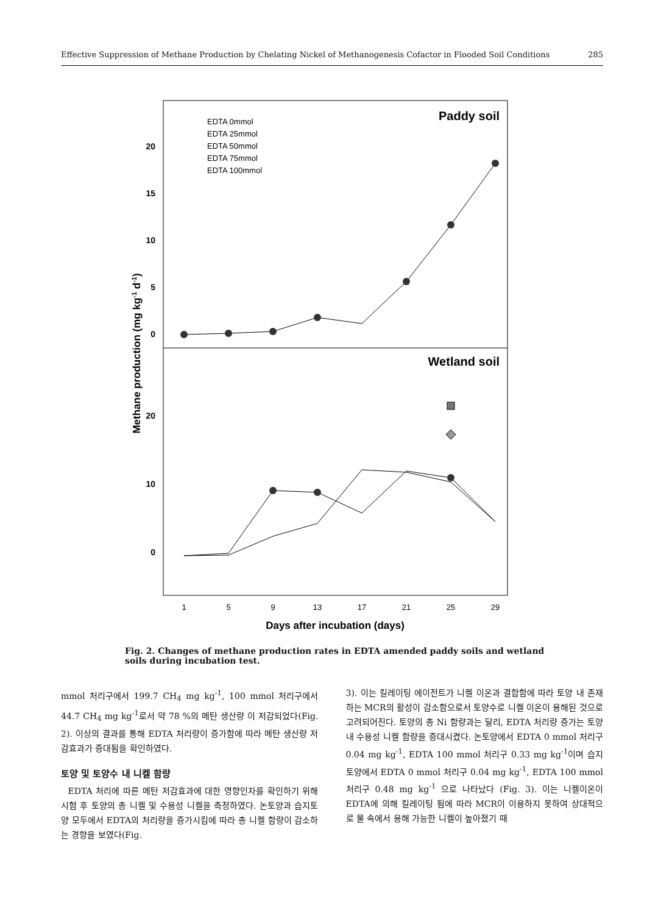Effective Suppression of Methane Production by Chelating Nickel of Methanogenesis Cofactor in Flooded Soil Conditions 285
Paddy soil
Wetland soil
20
15
10
5
0
20
10
0
EDTA 0mmol
EDTA 25mmol
EDTA 50mmol
EDTA 75mmol
EDTA 100mmol
1
5
9
13
17
21
25
29
Days after incubation (days)
Methane production (mg kg-1 d-1)
Fig. 2. Changes of methane production rates in EDTA amended paddy soils and wetland soils during incubation test.
mmol 처리구에서 199.7 CH<sub>4</sub> mg kg<sup>-1</sup>, 100 mmol 처리구에서 44.7 CH<sub>4</sub> mg kg<sup>-1</sup>로서 약 78 %의 메탄 생산량 이 저감되었다(Fig. 2). 이상의 결과를 통해 EDTA 처리량이 증가함에 따라 메탄 생산량 저감효과가 증대됨을 확인하였다.
토양 및 토양수 내 니켈 함량
EDTA 처리에 따른 메탄 저감효과에 대한 영향인자를 확인하기 위해 시험 후 토양의 총 니켈 및 수용성 니켈을 측정하였다. 논토양과 습지토양 모두에서 EDTA의 처리량을 증가시킴에 따라 총 니켈 함량이 감소하는 경향을 보였다(Fig.
3). 이는 킬레이팅 에이전트가 니켈 이온과 결합함에 따라 토양 내 존재하는 MCR의 활성이 감소함으로서 토양수로 니켈 이온이 용해된 것으로 고려되어진다. 토양의 총 Ni 함량과는 달리, EDTA 처리량 증가는 토양 내 수용성 니켈 함량을 증대시켰다. 논토양에서 EDTA 0 mmol 처리구 0.04 mg kg<sup>-1</sup>, EDTA 100 mmol 처리구 0.33 mg kg<sup>-1</sup>이며 습지토양에서 EDTA 0 mmol 처리구 0.04 mg kg<sup>-1</sup>, EDTA 100 mmol 처리구 0.48 mg kg<sup>-1</sup> 으로 나타났다 (Fig. 3). 이는 니켈이온이 EDTA에 의해 킬레이팅 됨에 따라 MCR이 이용하지 못하여 상대적으로 물 속에서 용해 가능한 니켈이 높아졌기 때